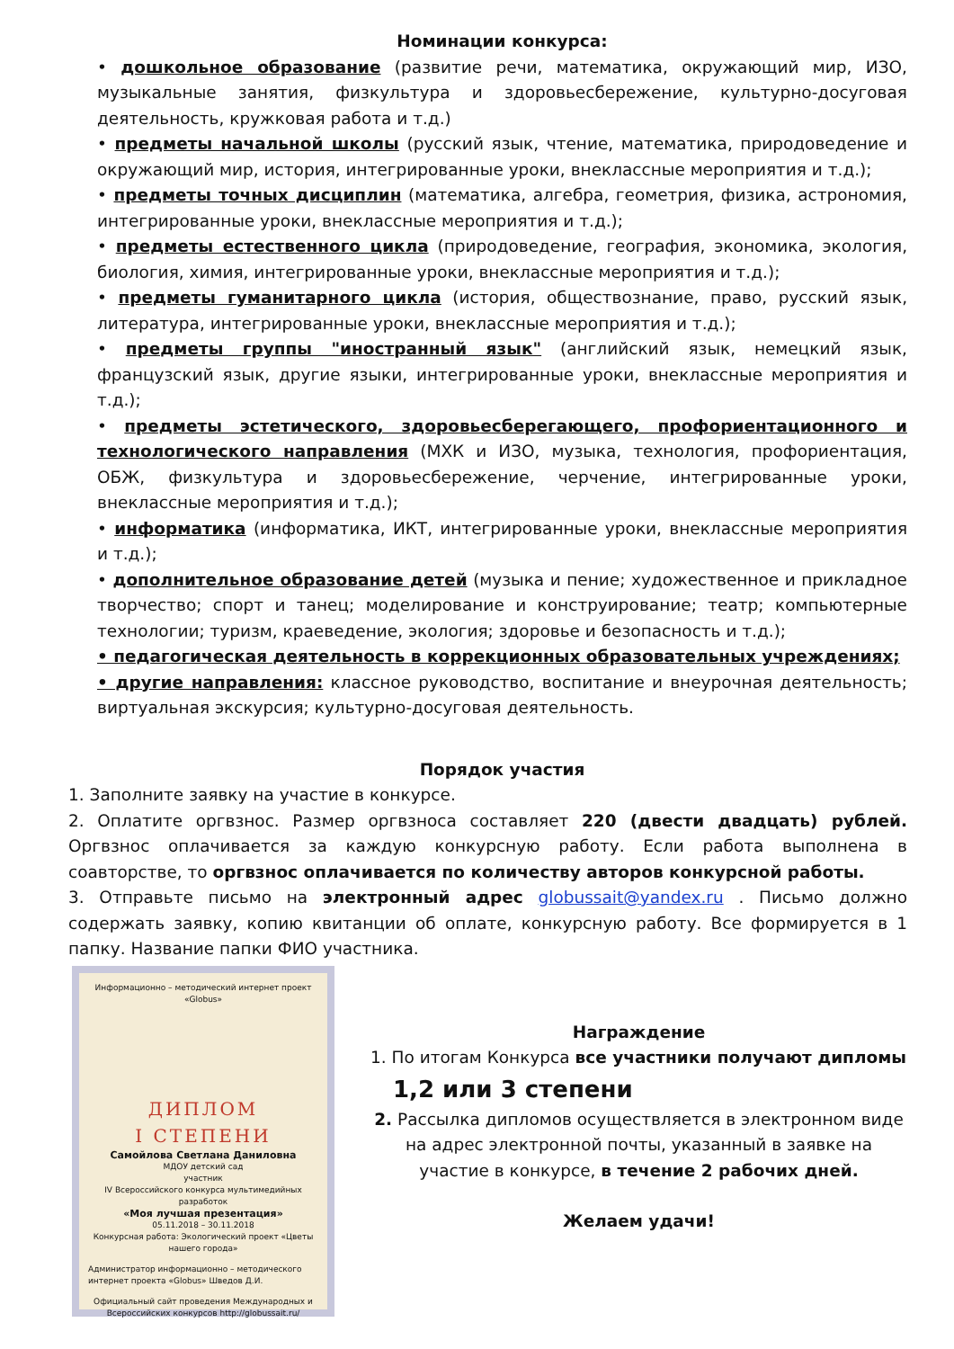Номинации конкурса:
• дошкольное образование (развитие речи, математика, окружающий мир, ИЗО, музыкальные занятия, физкультура и здоровьесбережение, культурно-досуговая деятельность, кружковая работа и т.д.)
• предметы начальной школы (русский язык, чтение, математика, природоведение и окружающий мир, история, интегрированные уроки, внеклассные мероприятия и т.д.);
• предметы точных дисциплин (математика, алгебра, геометрия, физика, астрономия, интегрированные уроки, внеклассные мероприятия и т.д.);
• предметы естественного цикла (природоведение, география, экономика, экология, биология, химия, интегрированные уроки, внеклассные мероприятия и т.д.);
• предметы гуманитарного цикла (история, обществознание, право, русский язык, литература, интегрированные уроки, внеклассные мероприятия и т.д.);
• предметы группы "иностранный язык" (английский язык, немецкий язык, французский язык, другие языки, интегрированные уроки, внеклассные мероприятия и т.д.);
• предметы эстетического, здоровьесберегающего, профориентационного и технологического направления (МХК и ИЗО, музыка, технология, профориентация, ОБЖ, физкультура и здоровьесбережение, черчение, интегрированные уроки, внеклассные мероприятия и т.д.);
• информатика (информатика, ИКТ, интегрированные уроки, внеклассные мероприятия и т.д.);
• дополнительное образование детей (музыка и пение; художественное и прикладное творчество; спорт и танец; моделирование и конструирование; театр; компьютерные технологии; туризм, краеведение, экология; здоровье и безопасность и т.д.);
• педагогическая деятельность в коррекционных образовательных учреждениях;
• другие направления: классное руководство, воспитание и внеурочная деятельность; виртуальная экскурсия; культурно-досуговая деятельность.
Порядок участия
1. Заполните заявку на участие в конкурсе.
2. Оплатите оргвзнос. Размер оргвзноса составляет 220 (двести двадцать) рублей. Оргвзнос оплачивается за каждую конкурсную работу. Если работа выполнена в соавторстве, то оргвзнос оплачивается по количеству авторов конкурсной работы.
3. Отправьте письмо на электронный адрес globussait@yandex.ru . Письмо должно содержать заявку, копию квитанции об оплате, конкурсную работу. Все формируется в 1 папку. Название папки ФИО участника.
Информационно – методический интернет проект «Globus»
ДИПЛОМ
I СТЕПЕНИ
Самойлова Светлана Даниловна
МДОУ детский сад
участник
IV Всероссийского конкурса мультимедийных разработок
«Моя лучшая презентация»
05.11.2018 – 30.11.2018
Конкурсная работа: Экологический проект «Цветы нашего города»
Администратор информационно – методического интернет проекта «Globus» Шведов Д.И.
Официальный сайт проведения Международных и Всероссийских конкурсов http://globussait.ru/
Награждение
1. По итогам Конкурса все участники получают дипломы
1,2 или 3 степени
2. Рассылка дипломов осуществляется в электронном виде на адрес электронной почты, указанный в заявке на участие в конкурсе, в течение 2 рабочих дней.
Желаем удачи!